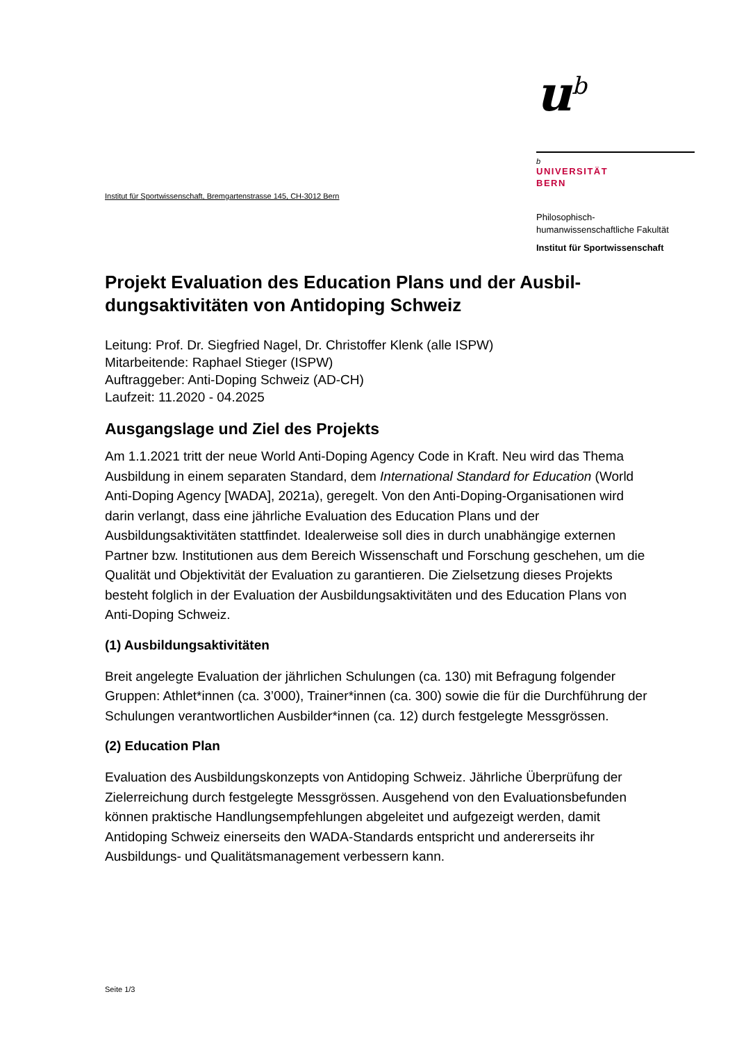u<sup>b</sup>
b
UNIVERSITÄT
BERN
Philosophisch-
humanwissenschaftliche Fakultät
Institut für Sportwissenschaft
Institut für Sportwissenschaft, Bremgartenstrasse 145, CH-3012 Bern
Projekt Evaluation des Education Plans und der Ausbil-dungsaktivitäten von Antidoping Schweiz
Leitung: Prof. Dr. Siegfried Nagel, Dr. Christoffer Klenk (alle ISPW)
Mitarbeitende: Raphael Stieger (ISPW)
Auftraggeber: Anti-Doping Schweiz (AD-CH)
Laufzeit: 11.2020 - 04.2025
Ausgangslage und Ziel des Projekts
Am 1.1.2021 tritt der neue World Anti-Doping Agency Code in Kraft. Neu wird das Thema Ausbildung in einem separaten Standard, dem International Standard for Education (World Anti-Doping Agency [WADA], 2021a), geregelt. Von den Anti-Doping-Organisationen wird darin verlangt, dass eine jährliche Evaluation des Education Plans und der Ausbildungsaktivitäten stattfindet. Idealerweise soll dies in durch unabhängige externen Partner bzw. Institutionen aus dem Bereich Wissenschaft und Forschung geschehen, um die Qualität und Objektivität der Evaluation zu garantieren. Die Zielsetzung dieses Projekts besteht folglich in der Evaluation der Ausbildungsaktivitäten und des Education Plans von Anti-Doping Schweiz.
(1) Ausbildungsaktivitäten
Breit angelegte Evaluation der jährlichen Schulungen (ca. 130) mit Befragung folgender Gruppen: Athlet*innen (ca. 3’000), Trainer*innen (ca. 300) sowie die für die Durchführung der Schulungen verantwortlichen Ausbilder*innen (ca. 12) durch festgelegte Messgrössen.
(2) Education Plan
Evaluation des Ausbildungskonzepts von Antidoping Schweiz. Jährliche Überprüfung der Zielerreichung durch festgelegte Messgrössen. Ausgehend von den Evaluationsbefunden können praktische Handlungsempfehlungen abgeleitet und aufgezeigt werden, damit Antidoping Schweiz einerseits den WADA-Standards entspricht und andererseits ihr Ausbildungs- und Qualitätsmanagement verbessern kann.
Seite 1/3